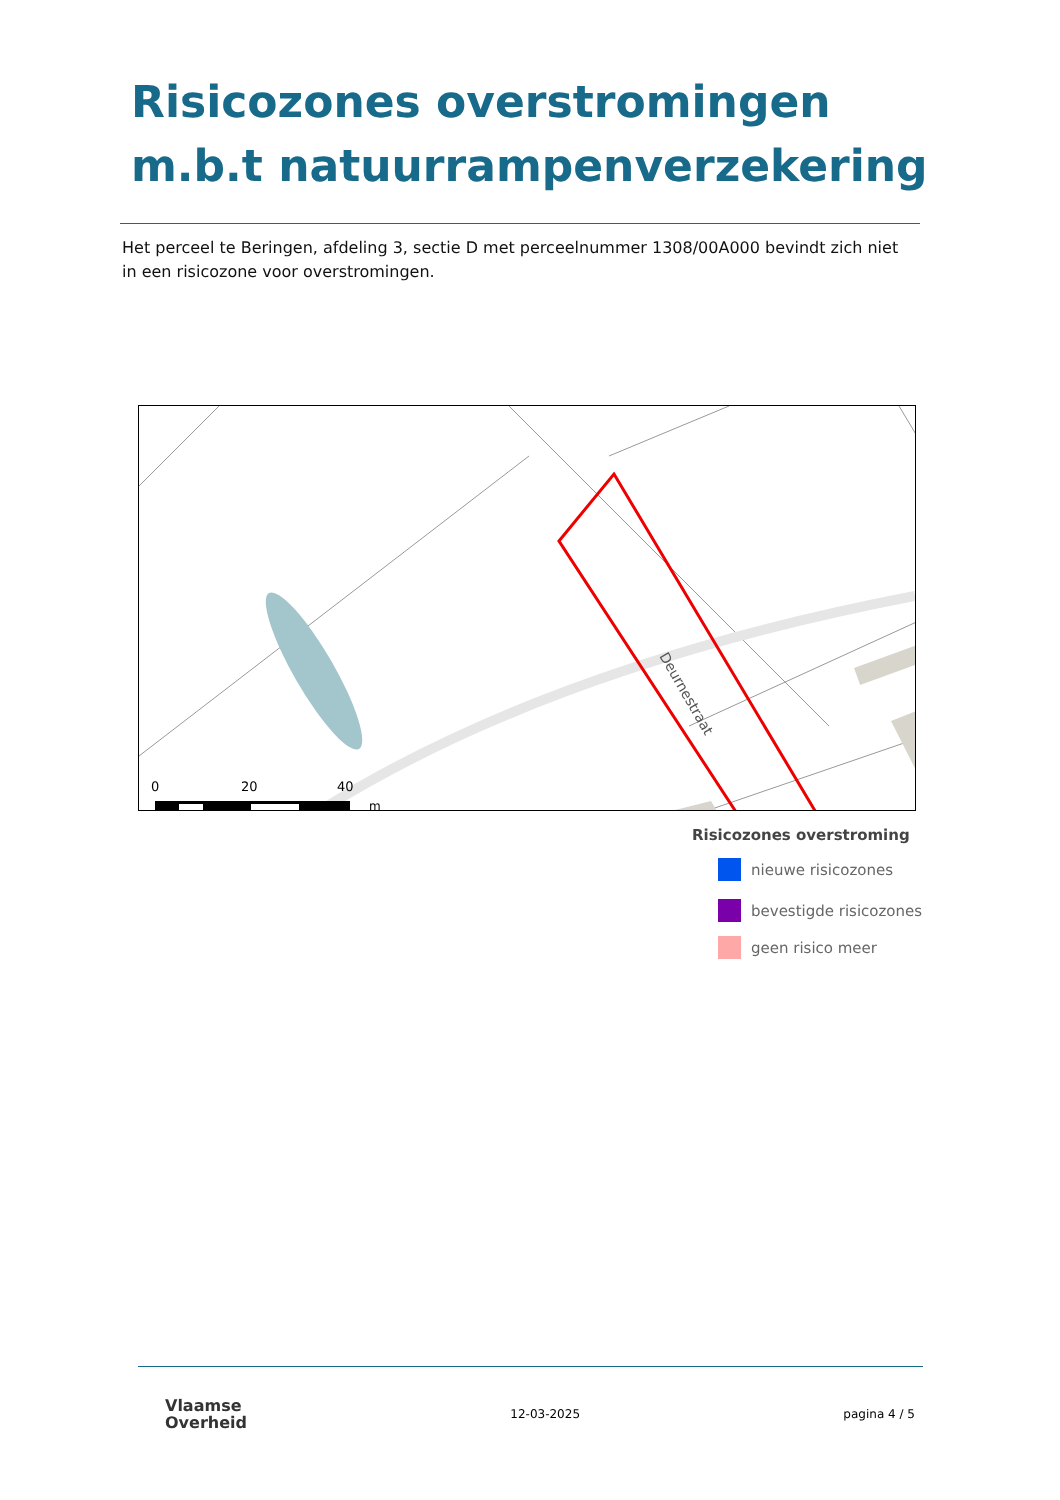Risicozones overstromingen m.b.t natuurrampenverzekering
Het perceel te Beringen, afdeling 3, sectie D met perceelnummer 1308/00A000 bevindt zich niet in een risicozone voor overstromingen.
Deurnestraat
0
20
40
m
Risicozones overstroming
nieuwe risicozones
bevestigde risicozones
geen risico meer
Vlaamse
Overheid
12-03-2025 pagina 4 / 5